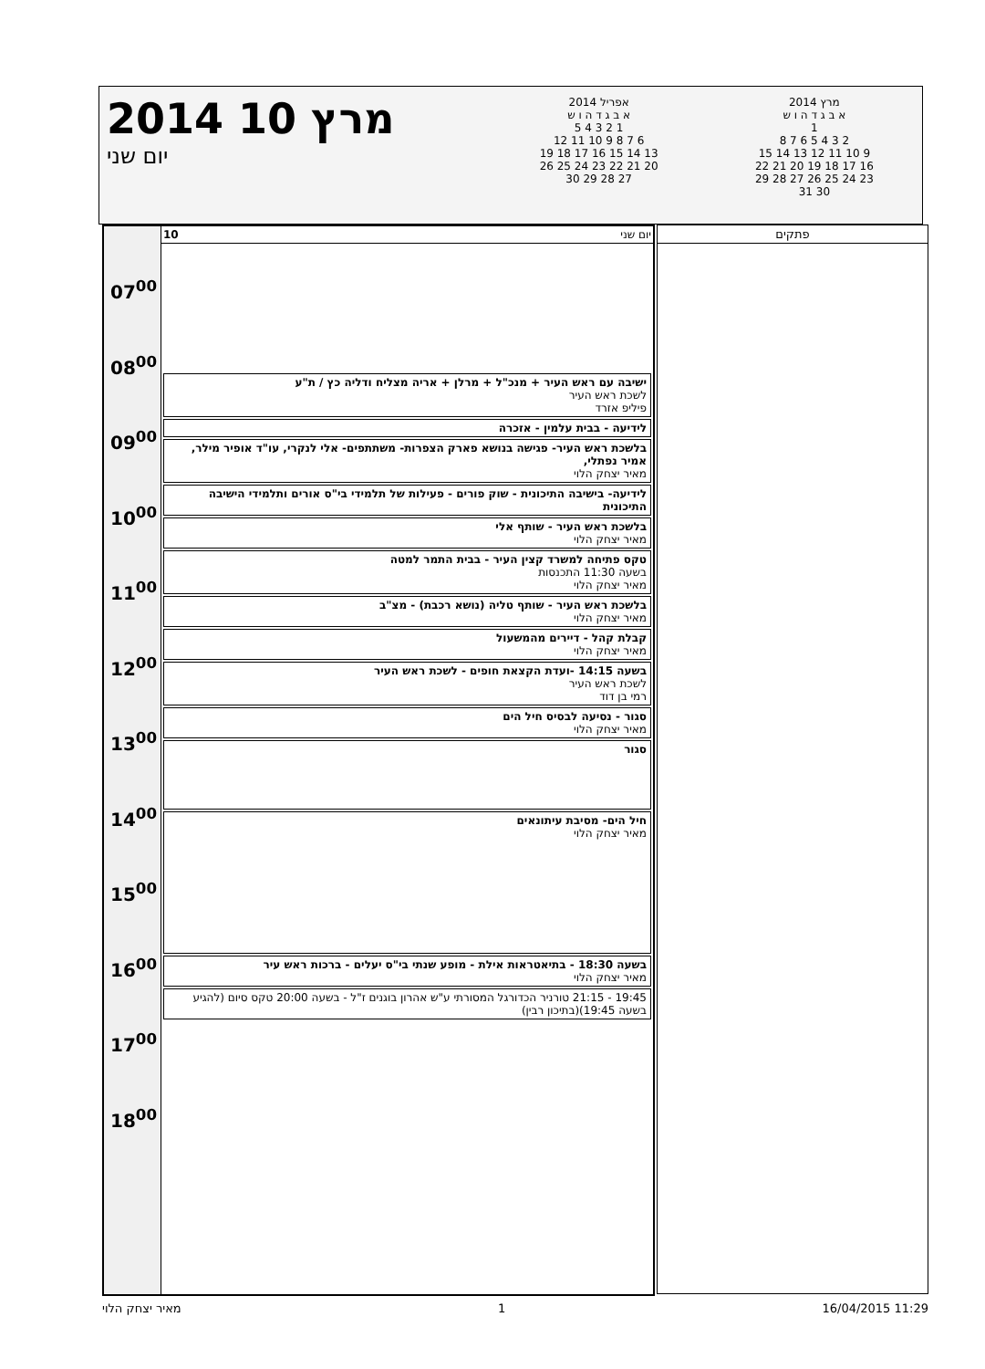2014 מרץ 10
יום שני
אפריל 2014
א ב ג ד ה ו ש
1 2 3 4 5
6 7 8 9 10 11 12
13 14 15 16 17 18 19
20 21 22 23 24 25 26
27 28 29 30
מרץ 2014
א ב ג ד ה ו ש
1
2 3 4 5 6 7 8
9 10 11 12 13 14 15
16 17 18 19 20 21 22
23 24 25 26 27 28 29
30 31
07<sup>00</sup>
08<sup>00</sup>
09<sup>00</sup>
10<sup>00</sup>
11<sup>00</sup>
12<sup>00</sup>
13<sup>00</sup>
14<sup>00</sup>
15<sup>00</sup>
16<sup>00</sup>
17<sup>00</sup>
18<sup>00</sup>
יום שני 10
ישיבה עם ראש העיר + מנכ"ל + מרלן + אריה מצליח ודליה כץ / ת"ע
לשכת ראש העיר
פיליפ אזרד
לידיעה - בבית עלמין - אזכרה
בלשכת ראש העיר- פגישה בנושא פארק הצפרות- משתתפים- אלי לנקרי, עו"ד אופיר מילר, אמיר נפתלי,
מאיר יצחק הלוי
לידיעה- בישיבה התיכונית - שוק פורים - פעילות של תלמידי בי"ס אורים ותלמידי הישיבה התיכונית
בלשכת ראש העיר - שותף אלי
מאיר יצחק הלוי
טקס פתיחה למשרד קצין העיר - בבית התמר למטה
בשעה 11:30 התכנסות
מאיר יצחק הלוי
בלשכת ראש העיר - שותף טליה (נושא רכבת) - מצ"ב
מאיר יצחק הלוי
קבלת קהל - דיירים מהמשעול
מאיר יצחק הלוי
בשעה 14:15 -ועדת הקצאת חופים - לשכת ראש העיר
לשכת ראש העיר
רמי בן דוד
סגור - נסיעה לבסיס חיל הים
מאיר יצחק הלוי
סגור
חיל הים- מסיבת עיתונאים
מאיר יצחק הלוי
בשעה 18:30 - בתיאטראות אילת - מופע שנתי בי"ס יעלים - ברכות ראש עיר
מאיר יצחק הלוי
19:45 - 21:15 טורניר הכדורגל המסורתי ע"ש אהרון בוגנים ז"ל - בשעה 20:00 טקס סיום (להגיע בשעה 19:45)(בתיכון רבין)
פתקים
מאיר יצחק הלוי 1 16/04/2015 11:29